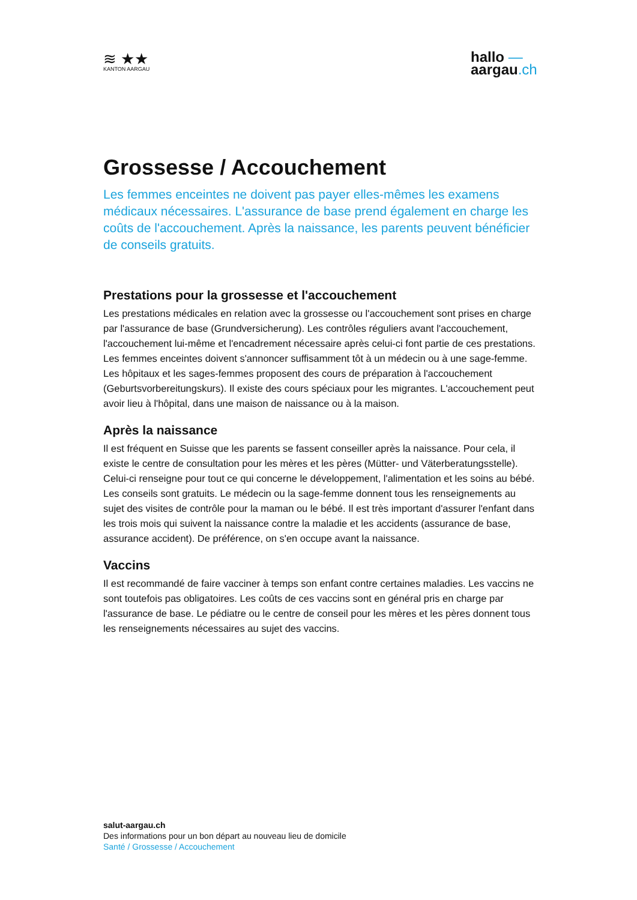≋ ★★
KANTON AARGAU
hallo —
aargau.ch
Grossesse / Accouchement
Les femmes enceintes ne doivent pas payer elles-mêmes les examens médicaux nécessaires. L'assurance de base prend également en charge les coûts de l'accouchement. Après la naissance, les parents peuvent bénéficier de conseils gratuits.
Prestations pour la grossesse et l'accouchement
Les prestations médicales en relation avec la grossesse ou l'accouchement sont prises en charge par l'assurance de base (Grundversicherung). Les contrôles réguliers avant l'accouchement, l'accouchement lui-même et l'encadrement nécessaire après celui-ci font partie de ces prestations. Les femmes enceintes doivent s'annoncer suffisamment tôt à un médecin ou à une sage-femme. Les hôpitaux et les sages-femmes proposent des cours de préparation à l'accouchement (Geburtsvorbereitungskurs). Il existe des cours spéciaux pour les migrantes. L'accouchement peut avoir lieu à l'hôpital, dans une maison de naissance ou à la maison.
Après la naissance
Il est fréquent en Suisse que les parents se fassent conseiller après la naissance. Pour cela, il existe le centre de consultation pour les mères et les pères (Mütter- und Väterberatungsstelle). Celui-ci renseigne pour tout ce qui concerne le développement, l'alimentation et les soins au bébé. Les conseils sont gratuits. Le médecin ou la sage-femme donnent tous les renseignements au sujet des visites de contrôle pour la maman ou le bébé. Il est très important d'assurer l'enfant dans les trois mois qui suivent la naissance contre la maladie et les accidents (assurance de base, assurance accident). De préférence, on s'en occupe avant la naissance.
Vaccins
Il est recommandé de faire vacciner à temps son enfant contre certaines maladies. Les vaccins ne sont toutefois pas obligatoires. Les coûts de ces vaccins sont en général pris en charge par l'assurance de base. Le pédiatre ou le centre de conseil pour les mères et les pères donnent tous les renseignements nécessaires au sujet des vaccins.
salut-aargau.ch
Des informations pour un bon départ au nouveau lieu de domicile
Santé / Grossesse / Accouchement